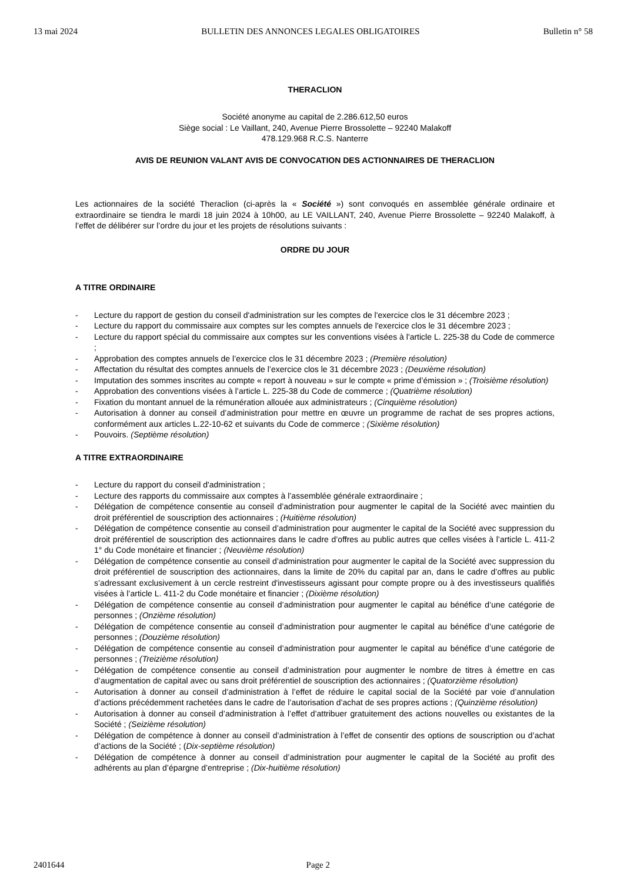13 mai 2024 BULLETIN DES ANNONCES LEGALES OBLIGATOIRES Bulletin n° 58
THERACLION
Société anonyme au capital de 2.286.612,50 euros
Siège social : Le Vaillant, 240, Avenue Pierre Brossolette – 92240 Malakoff
478.129.968 R.C.S. Nanterre
AVIS DE REUNION VALANT AVIS DE CONVOCATION DES ACTIONNAIRES DE THERACLION
Les actionnaires de la société Theraclion (ci-après la « Société ») sont convoqués en assemblée générale ordinaire et extraordinaire se tiendra le mardi 18 juin 2024 à 10h00, au LE VAILLANT, 240, Avenue Pierre Brossolette – 92240 Malakoff, à l’effet de délibérer sur l’ordre du jour et les projets de résolutions suivants :
ORDRE DU JOUR
A TITRE ORDINAIRE
- Lecture du rapport de gestion du conseil d'administration sur les comptes de l'exercice clos le 31 décembre 2023 ;
- Lecture du rapport du commissaire aux comptes sur les comptes annuels de l'exercice clos le 31 décembre 2023 ;
- Lecture du rapport spécial du commissaire aux comptes sur les conventions visées à l'article L. 225-38 du Code de commerce ;
- Approbation des comptes annuels de l’exercice clos le 31 décembre 2023 ; (Première résolution)
- Affectation du résultat des comptes annuels de l’exercice clos le 31 décembre 2023 ; (Deuxième résolution)
- Imputation des sommes inscrites au compte « report à nouveau » sur le compte « prime d’émission » ; (Troisième résolution)
- Approbation des conventions visées à l’article L. 225-38 du Code de commerce ; (Quatrième résolution)
- Fixation du montant annuel de la rémunération allouée aux administrateurs ; (Cinquième résolution)
- Autorisation à donner au conseil d’administration pour mettre en œuvre un programme de rachat de ses propres actions, conformément aux articles L.22-10-62 et suivants du Code de commerce ; (Sixième résolution)
- Pouvoirs. (Septième résolution)
A TITRE EXTRAORDINAIRE
- Lecture du rapport du conseil d'administration ;
- Lecture des rapports du commissaire aux comptes à l’assemblée générale extraordinaire ;
- Délégation de compétence consentie au conseil d’administration pour augmenter le capital de la Société avec maintien du droit préférentiel de souscription des actionnaires ; (Huitième résolution)
- Délégation de compétence consentie au conseil d’administration pour augmenter le capital de la Société avec suppression du droit préférentiel de souscription des actionnaires dans le cadre d’offres au public autres que celles visées à l’article L. 411-2 1° du Code monétaire et financier ; (Neuvième résolution)
- Délégation de compétence consentie au conseil d’administration pour augmenter le capital de la Société avec suppression du droit préférentiel de souscription des actionnaires, dans la limite de 20% du capital par an, dans le cadre d’offres au public s’adressant exclusivement à un cercle restreint d'investisseurs agissant pour compte propre ou à des investisseurs qualifiés visées à l’article L. 411-2 du Code monétaire et financier ; (Dixième résolution)
- Délégation de compétence consentie au conseil d’administration pour augmenter le capital au bénéfice d’une catégorie de personnes ; (Onzième résolution)
- Délégation de compétence consentie au conseil d’administration pour augmenter le capital au bénéfice d’une catégorie de personnes ; (Douzième résolution)
- Délégation de compétence consentie au conseil d’administration pour augmenter le capital au bénéfice d’une catégorie de personnes ; (Treizième résolution)
- Délégation de compétence consentie au conseil d’administration pour augmenter le nombre de titres à émettre en cas d’augmentation de capital avec ou sans droit préférentiel de souscription des actionnaires ; (Quatorzième résolution)
- Autorisation à donner au conseil d’administration à l’effet de réduire le capital social de la Société par voie d’annulation d’actions précédemment rachetées dans le cadre de l’autorisation d’achat de ses propres actions ; (Quinzième résolution)
- Autorisation à donner au conseil d’administration à l’effet d’attribuer gratuitement des actions nouvelles ou existantes de la Société ; (Seizième résolution)
- Délégation de compétence à donner au conseil d’administration à l’effet de consentir des options de souscription ou d’achat d’actions de la Société ; (Dix-septième résolution)
- Délégation de compétence à donner au conseil d’administration pour augmenter le capital de la Société au profit des adhérents au plan d’épargne d’entreprise ; (Dix-huitième résolution)
2401644 Page 2